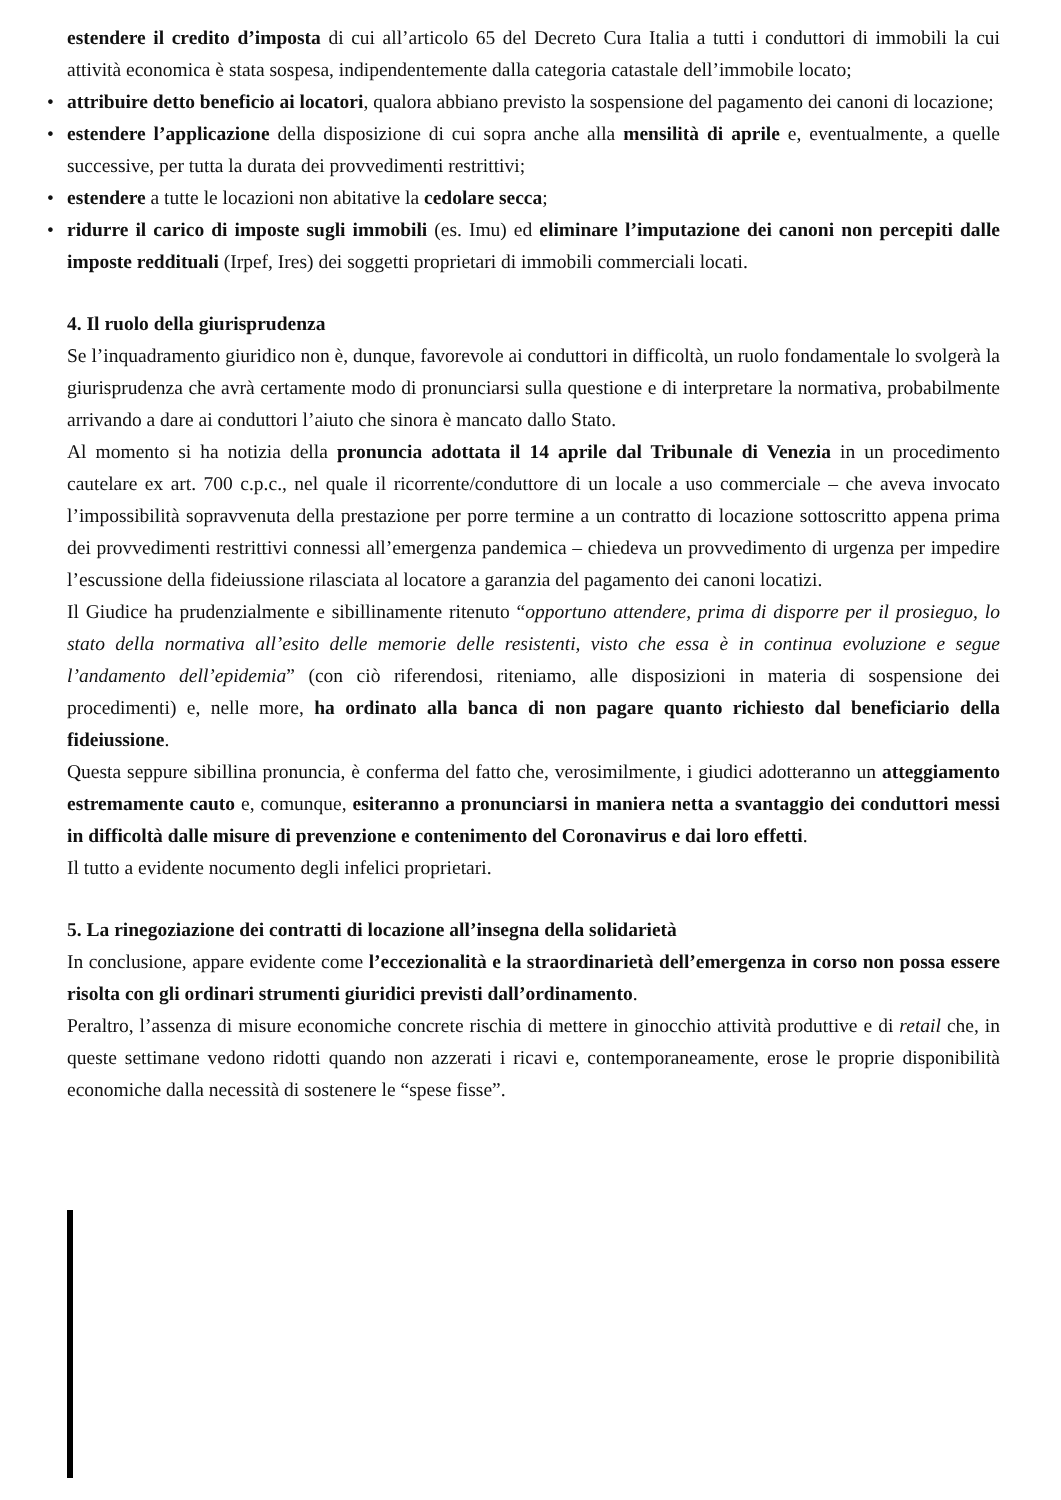estendere il credito d’imposta di cui all’articolo 65 del Decreto Cura Italia a tutti i conduttori di immobili la cui attività economica è stata sospesa, indipendentemente dalla categoria catastale dell’immobile locato;
• attribuire detto beneficio ai locatori, qualora abbiano previsto la sospensione del pagamento dei canoni di locazione;
• estendere l’applicazione della disposizione di cui sopra anche alla mensilità di aprile e, eventualmente, a quelle successive, per tutta la durata dei provvedimenti restrittivi;
• estendere a tutte le locazioni non abitative la cedolare secca;
• ridurre il carico di imposte sugli immobili (es. Imu) ed eliminare l’imputazione dei canoni non percepiti dalle imposte reddituali (Irpef, Ires) dei soggetti proprietari di immobili commerciali locati.
4. Il ruolo della giurisprudenza
Se l’inquadramento giuridico non è, dunque, favorevole ai conduttori in difficoltà, un ruolo fondamentale lo svolgerà la giurisprudenza che avrà certamente modo di pronunciarsi sulla questione e di interpretare la normativa, probabilmente arrivando a dare ai conduttori l’aiuto che sinora è mancato dallo Stato.
Al momento si ha notizia della pronuncia adottata il 14 aprile dal Tribunale di Venezia in un procedimento cautelare ex art. 700 c.p.c., nel quale il ricorrente/conduttore di un locale a uso commerciale – che aveva invocato l’impossibilità sopravvenuta della prestazione per porre termine a un contratto di locazione sottoscritto appena prima dei provvedimenti restrittivi connessi all’emergenza pandemica – chiedeva un provvedimento di urgenza per impedire l’escussione della fideiussione rilasciata al locatore a garanzia del pagamento dei canoni locatizi.
Il Giudice ha prudenzialmente e sibillinamente ritenuto “opportuno attendere, prima di disporre per il prosieguo, lo stato della normativa all’esito delle memorie delle resistenti, visto che essa è in continua evoluzione e segue l’andamento dell’epidemia” (con ciò riferendosi, riteniamo, alle disposizioni in materia di sospensione dei procedimenti) e, nelle more, ha ordinato alla banca di non pagare quanto richiesto dal beneficiario della fideiussione.
Questa seppure sibillina pronuncia, è conferma del fatto che, verosimilmente, i giudici adotteranno un atteggiamento estremamente cauto e, comunque, esiteranno a pronunciarsi in maniera netta a svantaggio dei conduttori messi in difficoltà dalle misure di prevenzione e contenimento del Coronavirus e dai loro effetti.
Il tutto a evidente nocumento degli infelici proprietari.
5. La rinegoziazione dei contratti di locazione all’insegna della solidarietà
In conclusione, appare evidente come l’eccezionalità e la straordinarietà dell’emergenza in corso non possa essere risolta con gli ordinari strumenti giuridici previsti dall’ordinamento.
Peraltro, l’assenza di misure economiche concrete rischia di mettere in ginocchio attività produttive e di retail che, in queste settimane vedono ridotti quando non azzerati i ricavi e, contemporaneamente, erose le proprie disponibilità economiche dalla necessità di sostenere le “spese fisse”.